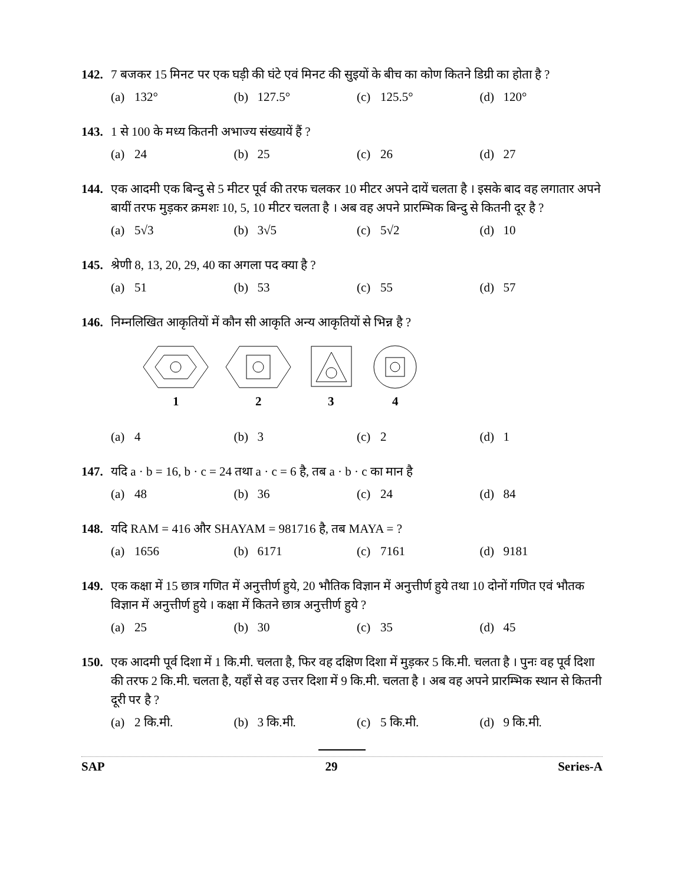142. 7 बजकर 15 मिनट पर एक घड़ी की घंटे एवं मिनट की सुइयों के बीच का कोण कितने डिग्री का होता है ?
(a) 132° (b) 127.5° (c) 125.5° (d) 120°
143. 1 से 100 के मध्य कितनी अभाज्य संख्यायें हैं ?
(a) 24 (b) 25 (c) 26 (d) 27
144. एक आदमी एक बिन्दु से 5 मीटर पूर्व की तरफ चलकर 10 मीटर अपने दायें चलता है । इसके बाद वह लगातार अपने बायीं तरफ मुड़कर क्रमशः 10, 5, 10 मीटर चलता है । अब वह अपने प्रारम्भिक बिन्दु से कितनी दूर है ?
(a) 5√3 (b) 3√5 (c) 5√2 (d) 10
145. श्रेणी 8, 13, 20, 29, 40 का अगला पद क्या है ?
(a) 51 (b) 53 (c) 55 (d) 57
146. निम्नलिखित आकृतियों में कौन सी आकृति अन्य आकृतियों से भिन्न है ?
1
2
3
4
(a) 4 (b) 3 (c) 2 (d) 1
147. यदि a · b = 16, b · c = 24 तथा a · c = 6 है, तब a · b · c का मान है
(a) 48 (b) 36 (c) 24 (d) 84
148. यदि RAM = 416 और SHAYAM = 981716 है, तब MAYA = ?
(a) 1656 (b) 6171 (c) 7161 (d) 9181
149. एक कक्षा में 15 छात्र गणित में अनुत्तीर्ण हुये, 20 भौतिक विज्ञान में अनुत्तीर्ण हुये तथा 10 दोनों गणित एवं भौतक विज्ञान में अनुत्तीर्ण हुये । कक्षा में कितने छात्र अनुत्तीर्ण हुये ?
(a) 25 (b) 30 (c) 35 (d) 45
150. एक आदमी पूर्व दिशा में 1 कि.मी. चलता है, फिर वह दक्षिण दिशा में मुड़कर 5 कि.मी. चलता है । पुनः वह पूर्व दिशा की तरफ 2 कि.मी. चलता है, यहाँ से वह उत्तर दिशा में 9 कि.मी. चलता है । अब वह अपने प्रारम्भिक स्थान से कितनी दूरी पर है ?
(a) 2 कि.मी. (b) 3 कि.मी. (c) 5 कि.मी. (d) 9 कि.मी.
SAP 29 Series-A